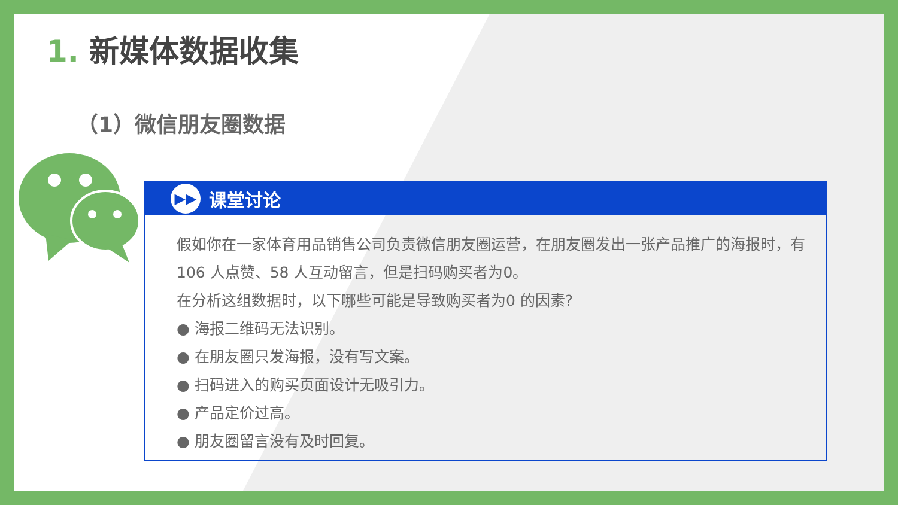1. 新媒体数据收集
（1）微信朋友圈数据
▶▶
课堂讨论
假如你在一家体育用品销售公司负责微信朋友圈运营，在朋友圈发出一张产品推广的海报时，有106 人点赞、58 人互动留言，但是扫码购买者为0。
在分析这组数据时，以下哪些可能是导致购买者为0 的因素?
● 海报二维码无法识别。
● 在朋友圈只发海报，没有写文案。
● 扫码进入的购买页面设计无吸引力。
● 产品定价过高。
● 朋友圈留言没有及时回复。